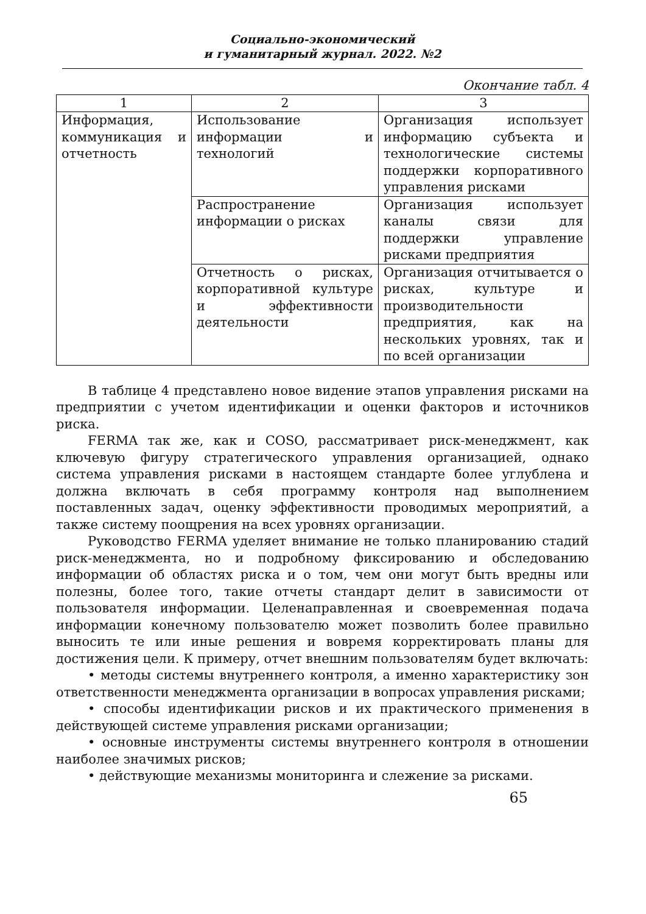Социально-экономический
и гуманитарный журнал. 2022. №2
Окончание табл. 4
| 1 | 2 | 3 |
| Информация, коммуникация и отчетность | Использование информации и технологий | Организация использует информацию субъекта и технологические системы поддержки корпоративного управления рисками |
| | Распространение информации о рисках | Организация использует каналы связи для поддержки управление рисками предприятия |
| | Отчетность о рисках, корпоративной культуре и эффективности деятельности | Организация отчитывается о рисках, культуре и производительности предприятия, как на нескольких уровнях, так и по всей организации |
В таблице 4 представлено новое видение этапов управления рисками на предприятии с учетом идентификации и оценки факторов и источников риска.
FERMA так же, как и COSO, рассматривает риск-менеджмент, как ключевую фигуру стратегического управления организацией, однако система управления рисками в настоящем стандарте более углублена и должна включать в себя программу контроля над выполнением поставленных задач, оценку эффективности проводимых мероприятий, а также систему поощрения на всех уровнях организации.
Руководство FERMA уделяет внимание не только планированию стадий риск-менеджмента, но и подробному фиксированию и обследованию информации об областях риска и о том, чем они могут быть вредны или полезны, более того, такие отчеты стандарт делит в зависимости от пользователя информации. Целенаправленная и своевременная подача информации конечному пользователю может позволить более правильно выносить те или иные решения и вовремя корректировать планы для достижения цели. К примеру, отчет внешним пользователям будет включать:
• методы системы внутреннего контроля, а именно характеристику зон ответственности менеджмента организации в вопросах управления рисками;
• способы идентификации рисков и их практического применения в действующей системе управления рисками организации;
• основные инструменты системы внутреннего контроля в отношении наиболее значимых рисков;
• действующие механизмы мониторинга и слежение за рисками.
65